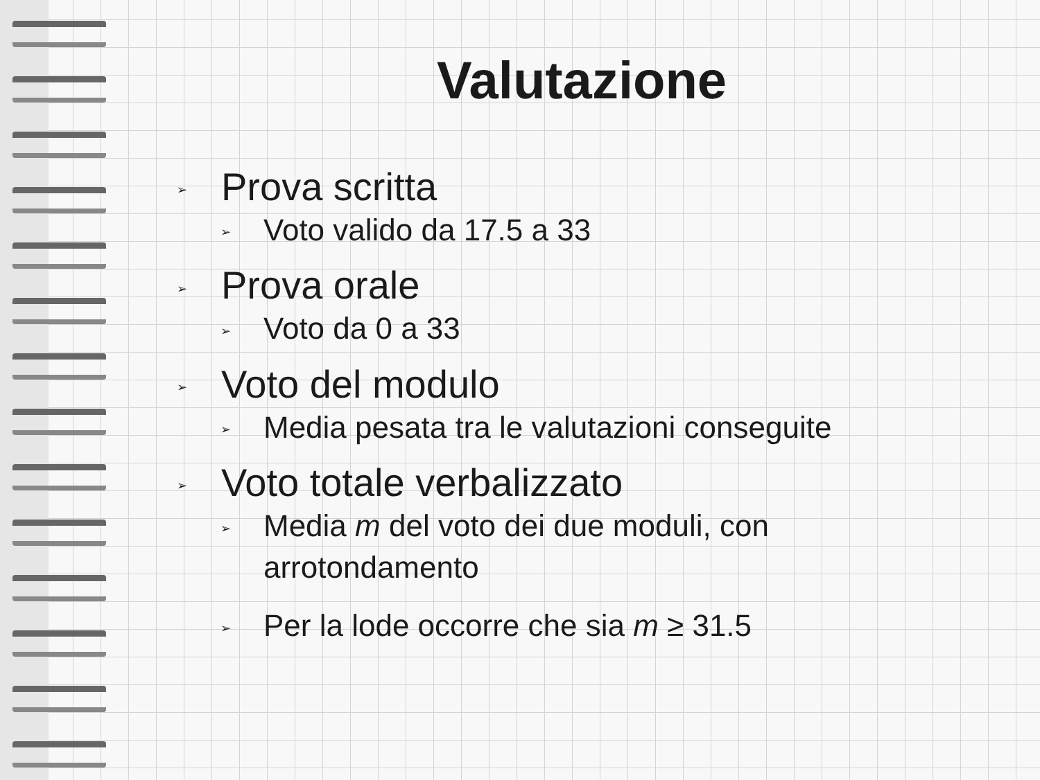Valutazione
➢ Prova scritta
➢ Voto valido da 17.5 a 33
➢ Prova orale
➢ Voto da 0 a 33
➢ Voto del modulo
➢ Media pesata tra le valutazioni conseguite
➢ Voto totale verbalizzato
➢ Media m del voto dei due moduli, con
arrotondamento
➢ Per la lode occorre che sia m ≥ 31.5